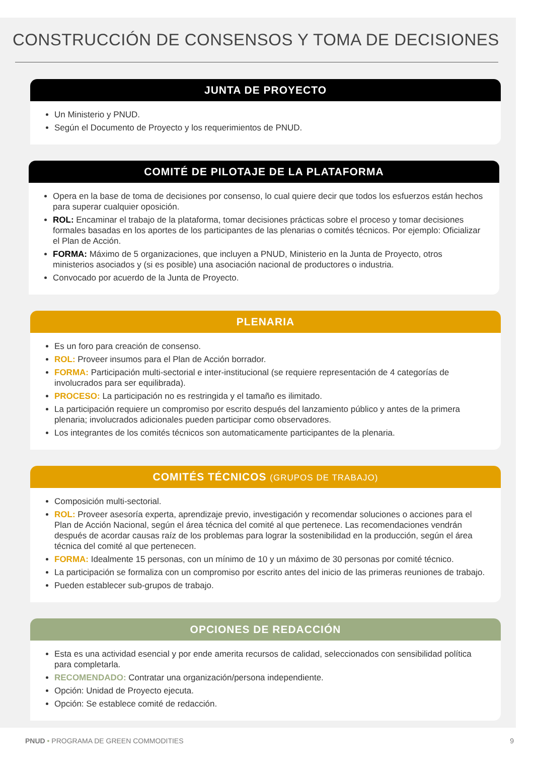CONSTRUCCIÓN DE CONSENSOS Y TOMA DE DECISIONES
JUNTA DE PROYECTO
Un Ministerio y PNUD.
Según el Documento de Proyecto y los requerimientos de PNUD.
COMITÉ DE PILOTAJE DE LA PLATAFORMA
Opera en la base de toma de decisiones por consenso, lo cual quiere decir que todos los esfuerzos están hechos para superar cualquier oposición.
ROL: Encaminar el trabajo de la plataforma, tomar decisiones prácticas sobre el proceso y tomar decisiones formales basadas en los aportes de los participantes de las plenarias o comités técnicos. Por ejemplo: Oficializar el Plan de Acción.
FORMA: Máximo de 5 organizaciones, que incluyen a PNUD, Ministerio en la Junta de Proyecto, otros ministerios asociados y (si es posible) una asociación nacional de productores o industria.
Convocado por acuerdo de la Junta de Proyecto.
PLENARIA
Es un foro para creación de consenso.
ROL: Proveer insumos para el Plan de Acción borrador.
FORMA: Participación multi-sectorial e inter-institucional (se requiere representación de 4 categorías de involucrados para ser equilibrada).
PROCESO: La participación no es restringida y el tamaño es ilimitado.
La participación requiere un compromiso por escrito después del lanzamiento público y antes de la primera plenaria; involucrados adicionales pueden participar como observadores.
Los integrantes de los comités técnicos son automaticamente participantes de la plenaria.
COMITÉS TÉCNICOS (GRUPOS DE TRABAJO)
Composición multi-sectorial.
ROL: Proveer asesoría experta, aprendizaje previo, investigación y recomendar soluciones o acciones para el Plan de Acción Nacional, según el área técnica del comité al que pertenece. Las recomendaciones vendrán después de acordar causas raíz de los problemas para lograr la sostenibilidad en la producción, según el área técnica del comité al que pertenecen.
FORMA: Idealmente 15 personas, con un mínimo de 10 y un máximo de 30 personas por comité técnico.
La participación se formaliza con un compromiso por escrito antes del inicio de las primeras reuniones de trabajo.
Pueden establecer sub-grupos de trabajo.
OPCIONES DE REDACCIÓN
Esta es una actividad esencial y por ende amerita recursos de calidad, seleccionados con sensibilidad política para completarla.
RECOMENDADO: Contratar una organización/persona independiente.
Opción: Unidad de Proyecto ejecuta.
Opción: Se establece comité de redacción.
PNUD • PROGRAMA DE GREEN COMMODITIES 9